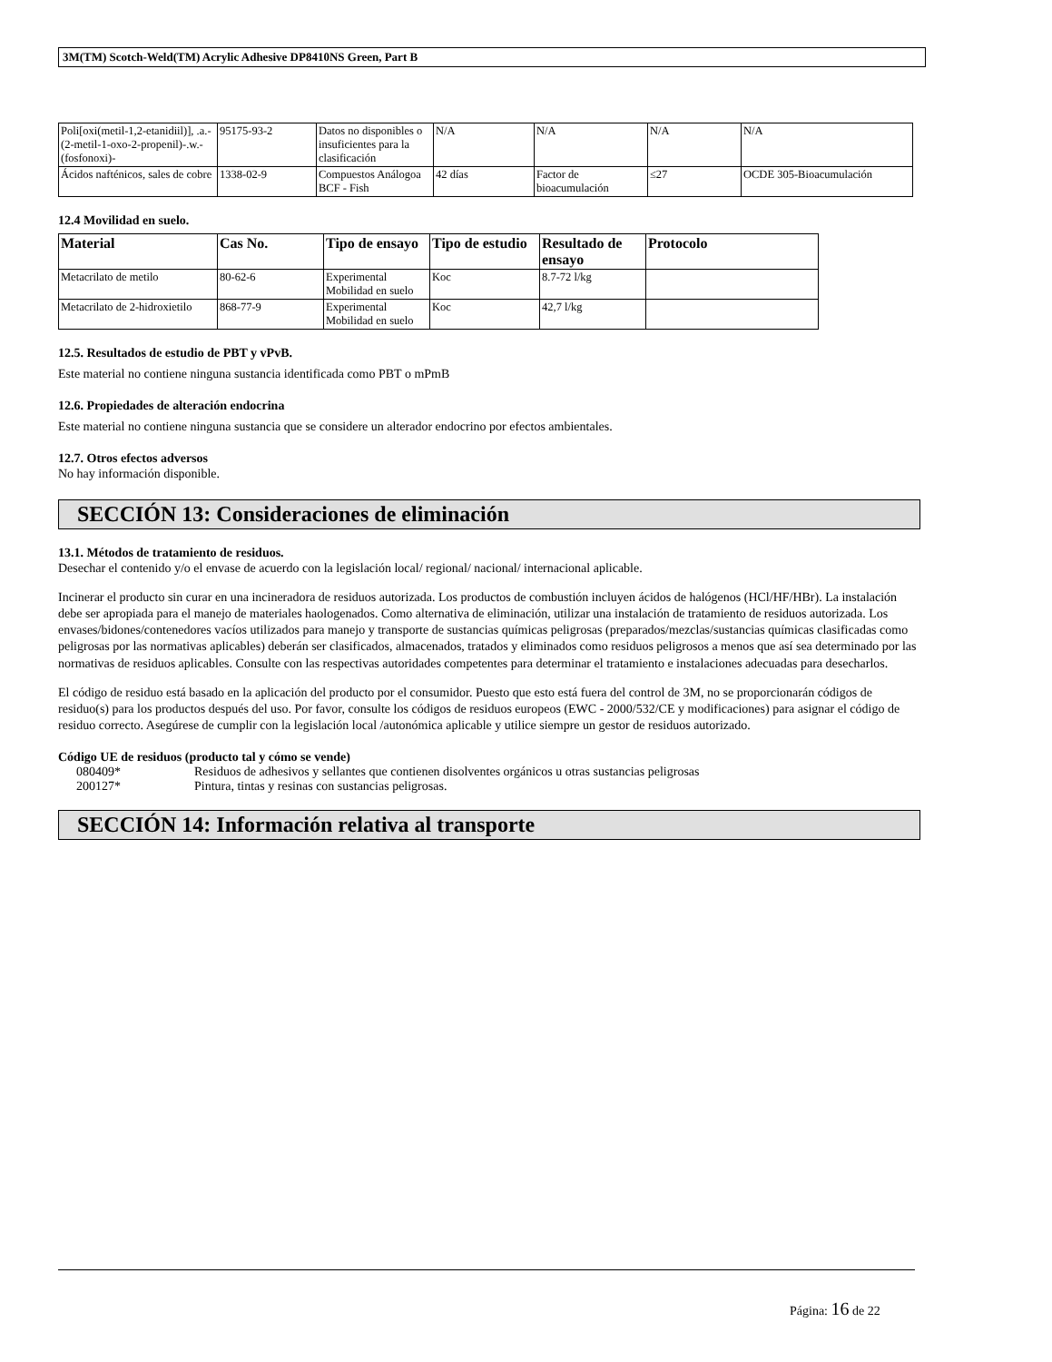3M(TM) Scotch-Weld(TM) Acrylic Adhesive DP8410NS Green, Part B
| Poli[oxi(metil-1,2-etanidiil)], .a.-(2-metil-1-oxo-2-propenil)-.w.-(fosfonoxi)- | 95175-93-2 | Datos no disponibles o insuficientes para la clasificación | N/A | N/A | N/A | N/A |
| Ácidos nafténicos, sales de cobre | 1338-02-9 | Compuestos Análogoa BCF - Fish | 42 días | Factor de bioacumulación | ≤27 | OCDE 305-Bioacumulación |
12.4 Movilidad en suelo.
| Material | Cas No. | Tipo de ensayo | Tipo de estudio | Resultado de ensayo | Protocolo |
| --- | --- | --- | --- | --- | --- |
| Metacrilato de metilo | 80-62-6 | Experimental Mobilidad en suelo | Koc | 8.7-72 l/kg | |
| Metacrilato de 2-hidroxietilo | 868-77-9 | Experimental Mobilidad en suelo | Koc | 42,7 l/kg | |
12.5. Resultados de estudio de PBT y vPvB.
Este material no contiene ninguna sustancia identificada como PBT o mPmB
12.6. Propiedades de alteración endocrina
Este material no contiene ninguna sustancia que se considere un alterador endocrino por efectos ambientales.
12.7. Otros efectos adversos
No hay información disponible.
SECCIÓN 13: Consideraciones de eliminación
13.1. Métodos de tratamiento de residuos.
Desechar el contenido y/o el envase de acuerdo con la legislación local/ regional/ nacional/ internacional aplicable.
Incinerar el producto sin curar en una incineradora de residuos autorizada. Los productos de combustión incluyen ácidos de halógenos (HCl/HF/HBr). La instalación debe ser apropiada para el manejo de materiales haologenados. Como alternativa de eliminación, utilizar una instalación de tratamiento de residuos autorizada. Los envases/bidones/contenedores vacíos utilizados para manejo y transporte de sustancias químicas peligrosas (preparados/mezclas/sustancias químicas clasificadas como peligrosas por las normativas aplicables) deberán ser clasificados, almacenados, tratados y eliminados como residuos peligrosos a menos que así sea determinado por las normativas de residuos aplicables. Consulte con las respectivas autoridades competentes para determinar el tratamiento e instalaciones adecuadas para desecharlos.
El código de residuo está basado en la aplicación del producto por el consumidor. Puesto que esto está fuera del control de 3M, no se proporcionarán códigos de residuo(s) para los productos después del uso. Por favor, consulte los códigos de residuos europeos (EWC - 2000/532/CE y modificaciones) para asignar el código de residuo correcto. Asegúrese de cumplir con la legislación local /autonómica aplicable y utilice siempre un gestor de residuos autorizado.
Código UE de residuos (producto tal y cómo se vende)
080409* Residuos de adhesivos y sellantes que contienen disolventes orgánicos u otras sustancias peligrosas
200127* Pintura, tintas y resinas con sustancias peligrosas.
SECCIÓN 14: Información relativa al transporte
Página: 16 de 22